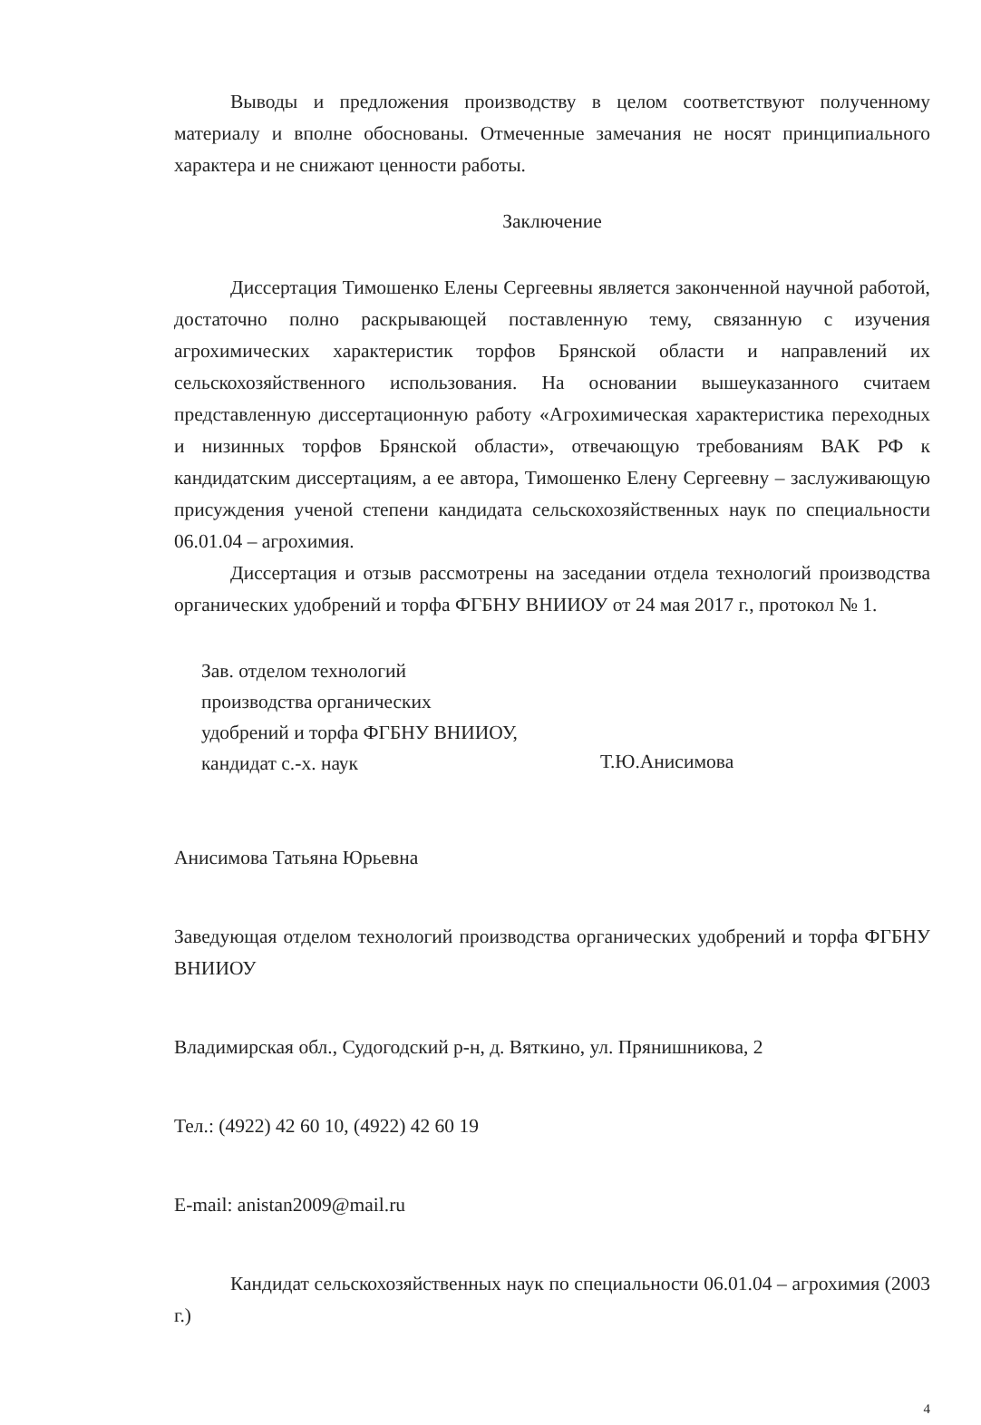Выводы и предложения производству в целом соответствуют полученному материалу и вполне обоснованы. Отмеченные замечания не носят принципиального характера и не снижают ценности работы.
Заключение
Диссертация Тимошенко Елены Сергеевны является законченной научной работой, достаточно полно раскрывающей поставленную тему, связанную с изучения агрохимических характеристик торфов Брянской области и направлений их сельскохозяйственного использования. На основании вышеуказанного считаем представленную диссертационную работу «Агрохимическая характеристика переходных и низинных торфов Брянской области», отвечающую требованиям ВАК РФ к кандидатским диссертациям, а ее автора, Тимошенко Елену Сергеевну – заслуживающую присуждения ученой степени кандидата сельскохозяйственных наук по специальности 06.01.04 – агрохимия.
Диссертация и отзыв рассмотрены на заседании отдела технологий производства органических удобрений и торфа ФГБНУ ВНИИОУ от 24 мая 2017 г., протокол № 1.
Зав. отделом технологий
производства органических
удобрений и торфа ФГБНУ ВНИИОУ,
кандидат с.-х. наук
Т.Ю.Анисимова
Анисимова Татьяна Юрьевна
Заведующая отделом технологий производства органических удобрений и торфа ФГБНУ ВНИИОУ
Владимирская обл., Судогодский р-н, д. Вяткино, ул. Прянишникова, 2
Тел.: (4922) 42 60 10, (4922) 42 60 19
E-mail: anistan2009@mail.ru
Кандидат сельскохозяйственных наук по специальности 06.01.04 – агрохимия (2003 г.)
4